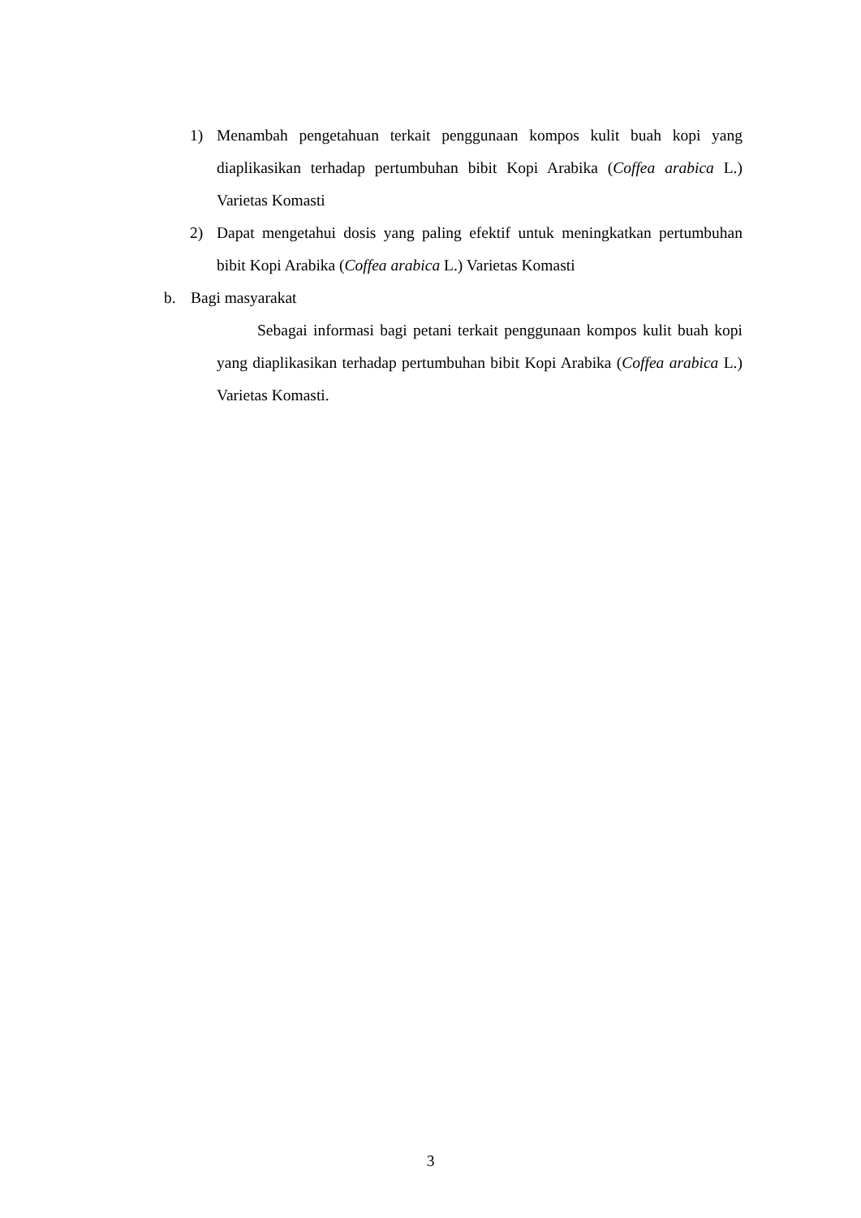1) Menambah pengetahuan terkait penggunaan kompos kulit buah kopi yang diaplikasikan terhadap pertumbuhan bibit Kopi Arabika (Coffea arabica L.) Varietas Komasti
2) Dapat mengetahui dosis yang paling efektif untuk meningkatkan pertumbuhan bibit Kopi Arabika (Coffea arabica L.) Varietas Komasti
b. Bagi masyarakat
Sebagai informasi bagi petani terkait penggunaan kompos kulit buah kopi yang diaplikasikan terhadap pertumbuhan bibit Kopi Arabika (Coffea arabica L.) Varietas Komasti.
3